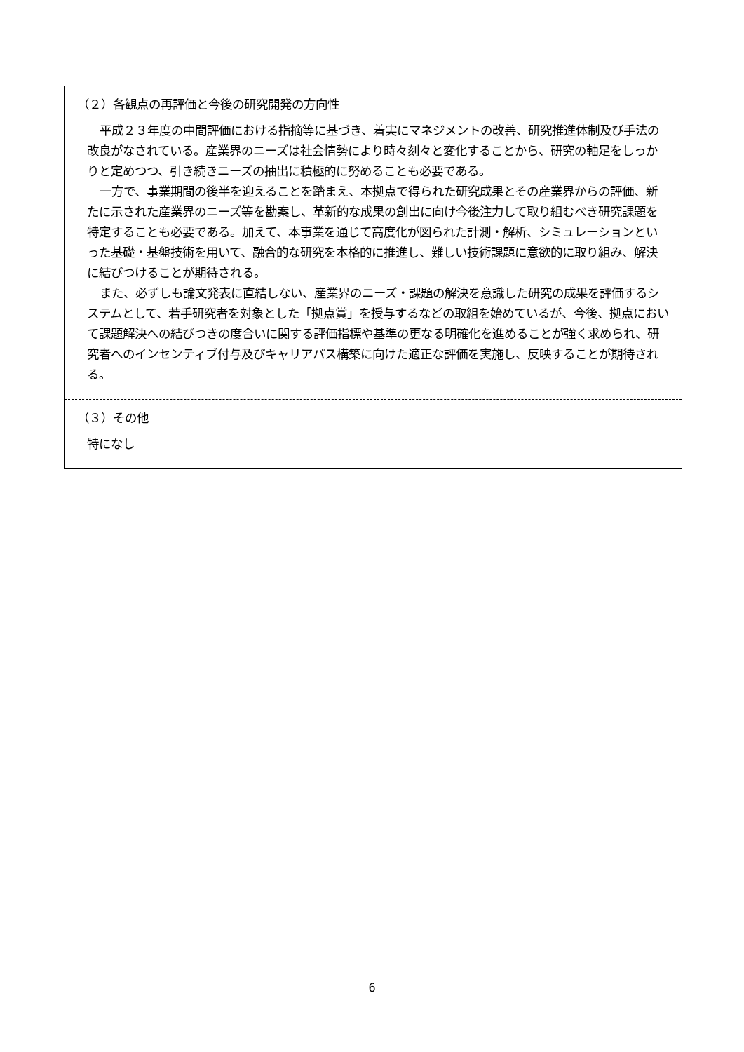（２）各観点の再評価と今後の研究開発の方向性
平成２３年度の中間評価における指摘等に基づき、着実にマネジメントの改善、研究推進体制及び手法の改良がなされている。産業界のニーズは社会情勢により時々刻々と変化することから、研究の軸足をしっかりと定めつつ、引き続きニーズの抽出に積極的に努めることも必要である。
一方で、事業期間の後半を迎えることを踏まえ、本拠点で得られた研究成果とその産業界からの評価、新たに示された産業界のニーズ等を勘案し、革新的な成果の創出に向け今後注力して取り組むべき研究課題を特定することも必要である。加えて、本事業を通じて高度化が図られた計測・解析、シミュレーションといった基礎・基盤技術を用いて、融合的な研究を本格的に推進し、難しい技術課題に意欲的に取り組み、解決に結びつけることが期待される。
また、必ずしも論文発表に直結しない、産業界のニーズ・課題の解決を意識した研究の成果を評価するシステムとして、若手研究者を対象とした「拠点賞」を授与するなどの取組を始めているが、今後、拠点において課題解決への結びつきの度合いに関する評価指標や基準の更なる明確化を進めることが強く求められ、研究者へのインセンティブ付与及びキャリアパス構築に向けた適正な評価を実施し、反映することが期待される。
（３）その他
特になし
6